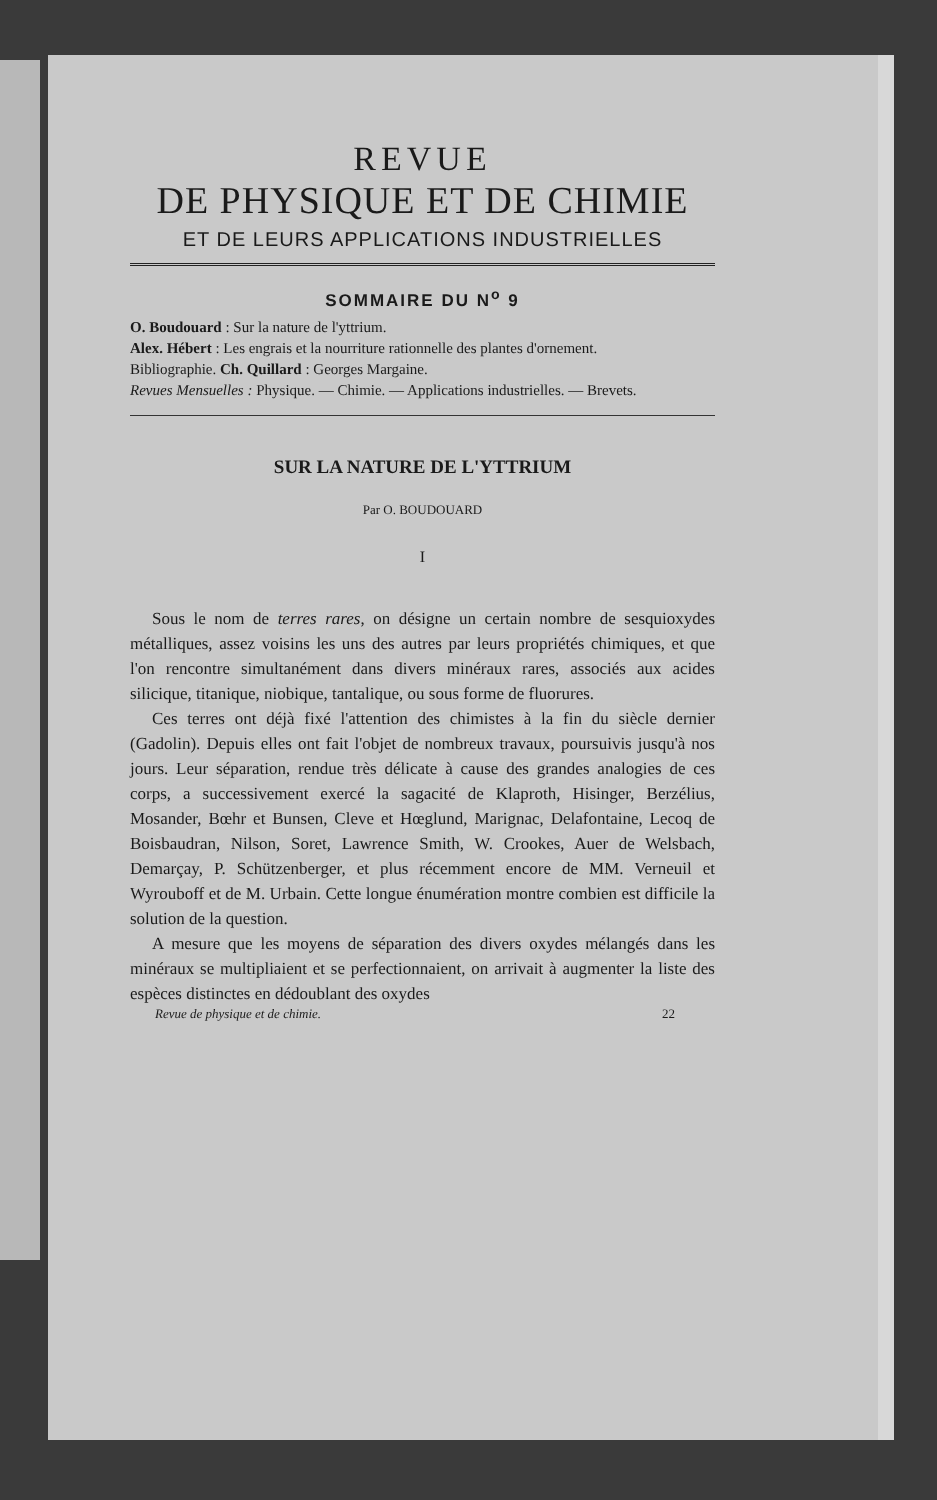REVUE
DE PHYSIQUE ET DE CHIMIE
ET DE LEURS APPLICATIONS INDUSTRIELLES
SOMMAIRE DU N<sup>o</sup> 9
O. Boudouard : Sur la nature de l'yttrium.
Alex. Hébert : Les engrais et la nourriture rationnelle des plantes d'ornement.
Bibliographie. Ch. Quillard : Georges Margaine.
Revues Mensuelles : Physique. — Chimie. — Applications industrielles. — Brevets.
SUR LA NATURE DE L'YTTRIUM
Par O. BOUDOUARD
I
Sous le nom de terres rares, on désigne un certain nombre de sesquioxydes métalliques, assez voisins les uns des autres par leurs propriétés chimiques, et que l'on rencontre simultanément dans divers minéraux rares, associés aux acides silicique, titanique, niobique, tantalique, ou sous forme de fluorures.
Ces terres ont déjà fixé l'attention des chimistes à la fin du siècle dernier (Gadolin). Depuis elles ont fait l'objet de nombreux travaux, poursuivis jusqu'à nos jours. Leur séparation, rendue très délicate à cause des grandes analogies de ces corps, a successivement exercé la sagacité de Klaproth, Hisinger, Berzélius, Mosander, Bœhr et Bunsen, Cleve et Hœglund, Marignac, Delafontaine, Lecoq de Boisbaudran, Nilson, Soret, Lawrence Smith, W. Crookes, Auer de Welsbach, Demarçay, P. Schützenberger, et plus récemment encore de MM. Verneuil et Wyrouboff et de M. Urbain. Cette longue énumération montre combien est difficile la solution de la question.
A mesure que les moyens de séparation des divers oxydes mélangés dans les minéraux se multipliaient et se perfectionnaient, on arrivait à augmenter la liste des espèces distinctes en dédoublant des oxydes
Revue de physique et de chimie. 22